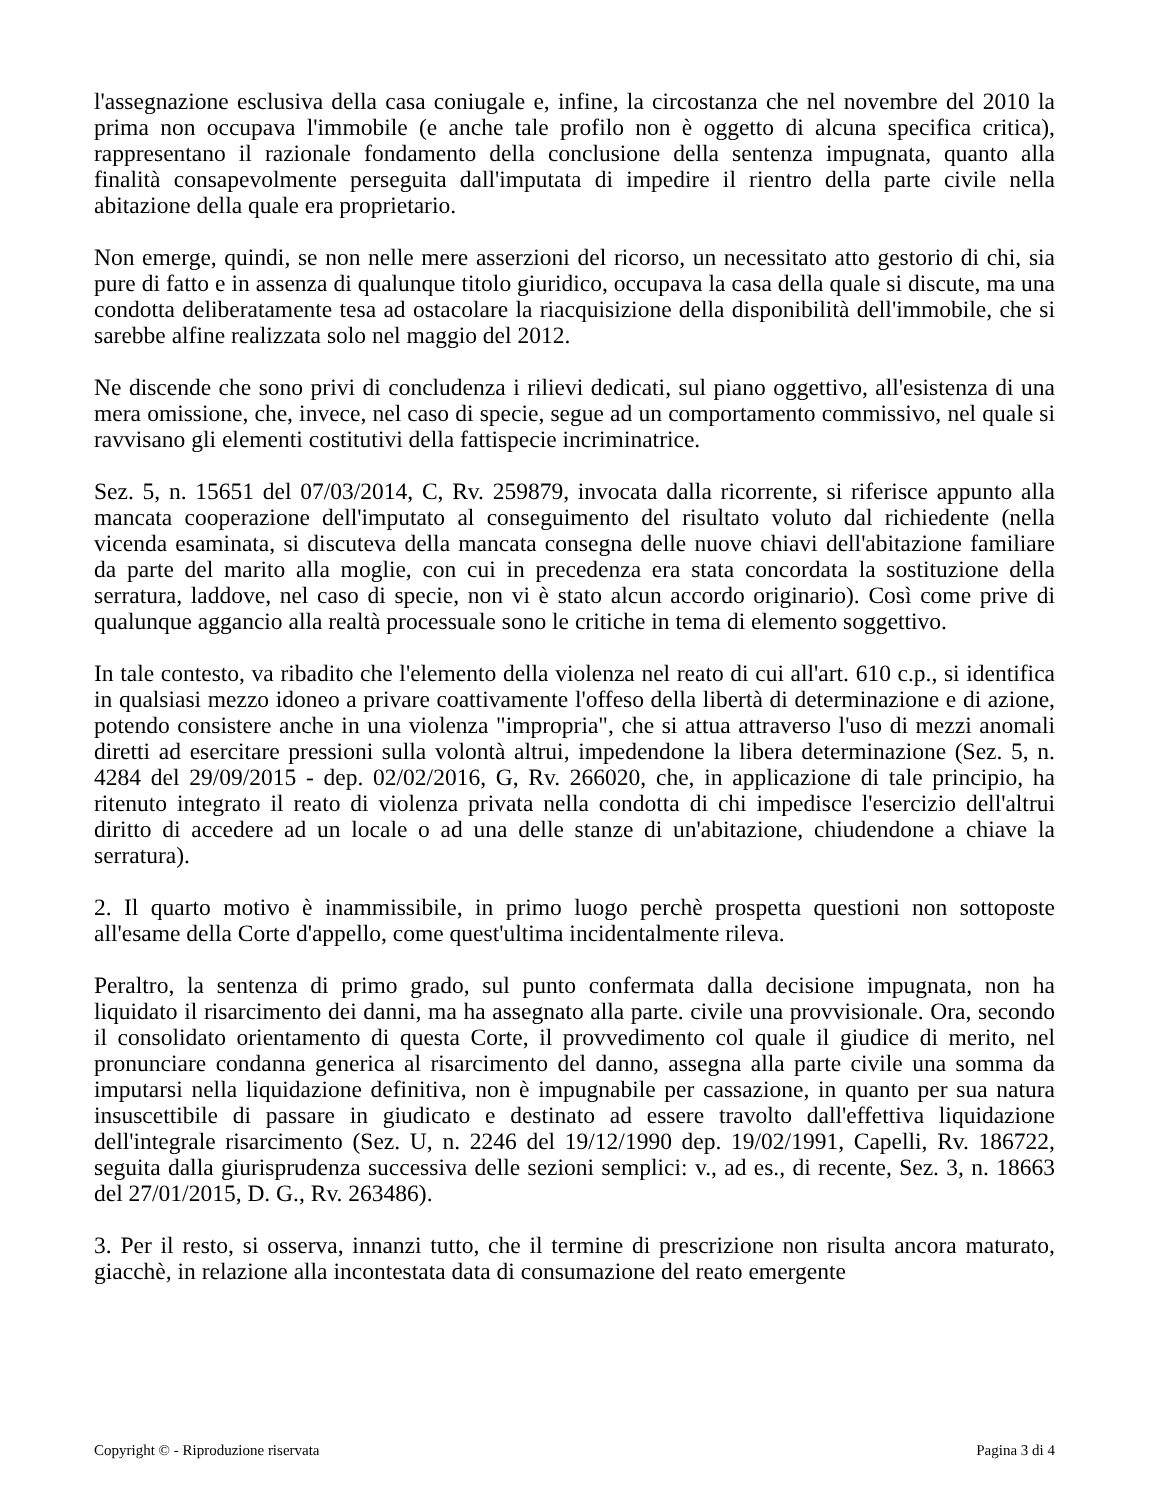l'assegnazione esclusiva della casa coniugale e, infine, la circostanza che nel novembre del 2010 la prima non occupava l'immobile (e anche tale profilo non è oggetto di alcuna specifica critica), rappresentano il razionale fondamento della conclusione della sentenza impugnata, quanto alla finalità consapevolmente perseguita dall'imputata di impedire il rientro della parte civile nella abitazione della quale era proprietario.
Non emerge, quindi, se non nelle mere asserzioni del ricorso, un necessitato atto gestorio di chi, sia pure di fatto e in assenza di qualunque titolo giuridico, occupava la casa della quale si discute, ma una condotta deliberatamente tesa ad ostacolare la riacquisizione della disponibilità dell'immobile, che si sarebbe alfine realizzata solo nel maggio del 2012.
Ne discende che sono privi di concludenza i rilievi dedicati, sul piano oggettivo, all'esistenza di una mera omissione, che, invece, nel caso di specie, segue ad un comportamento commissivo, nel quale si ravvisano gli elementi costitutivi della fattispecie incriminatrice.
Sez. 5, n. 15651 del 07/03/2014, C, Rv. 259879, invocata dalla ricorrente, si riferisce appunto alla mancata cooperazione dell'imputato al conseguimento del risultato voluto dal richiedente (nella vicenda esaminata, si discuteva della mancata consegna delle nuove chiavi dell'abitazione familiare da parte del marito alla moglie, con cui in precedenza era stata concordata la sostituzione della serratura, laddove, nel caso di specie, non vi è stato alcun accordo originario). Così come prive di qualunque aggancio alla realtà processuale sono le critiche in tema di elemento soggettivo.
In tale contesto, va ribadito che l'elemento della violenza nel reato di cui all'art. 610 c.p., si identifica in qualsiasi mezzo idoneo a privare coattivamente l'offeso della libertà di determinazione e di azione, potendo consistere anche in una violenza "impropria", che si attua attraverso l'uso di mezzi anomali diretti ad esercitare pressioni sulla volontà altrui, impedendone la libera determinazione (Sez. 5, n. 4284 del 29/09/2015 - dep. 02/02/2016, G, Rv. 266020, che, in applicazione di tale principio, ha ritenuto integrato il reato di violenza privata nella condotta di chi impedisce l'esercizio dell'altrui diritto di accedere ad un locale o ad una delle stanze di un'abitazione, chiudendone a chiave la serratura).
2. Il quarto motivo è inammissibile, in primo luogo perchè prospetta questioni non sottoposte all'esame della Corte d'appello, come quest'ultima incidentalmente rileva.
Peraltro, la sentenza di primo grado, sul punto confermata dalla decisione impugnata, non ha liquidato il risarcimento dei danni, ma ha assegnato alla parte. civile una provvisionale. Ora, secondo il consolidato orientamento di questa Corte, il provvedimento col quale il giudice di merito, nel pronunciare condanna generica al risarcimento del danno, assegna alla parte civile una somma da imputarsi nella liquidazione definitiva, non è impugnabile per cassazione, in quanto per sua natura insuscettibile di passare in giudicato e destinato ad essere travolto dall'effettiva liquidazione dell'integrale risarcimento (Sez. U, n. 2246 del 19/12/1990 dep. 19/02/1991, Capelli, Rv. 186722, seguita dalla giurisprudenza successiva delle sezioni semplici: v., ad es., di recente, Sez. 3, n. 18663 del 27/01/2015, D. G., Rv. 263486).
3. Per il resto, si osserva, innanzi tutto, che il termine di prescrizione non risulta ancora maturato, giacchè, in relazione alla incontestata data di consumazione del reato emergente
Copyright © - Riproduzione riservata Pagina 3 di 4